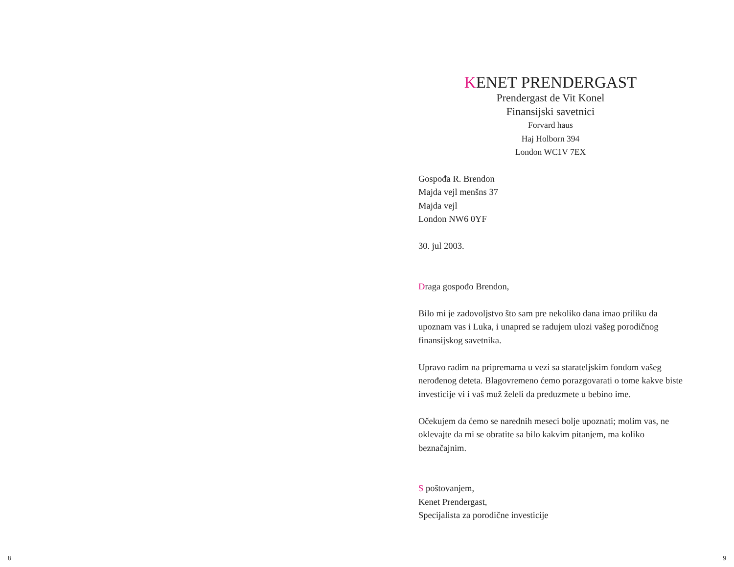KENET PRENDERGAST
Prendergast de Vit Konel
Finansijski savetnici
Forvard haus
Haj Holborn 394
London WC1V 7EX
Gospođa R. Brendon
Majda vejl menšns 37
Majda vejl
London NW6 0YF
30. jul 2003.
Draga gospođo Brendon,
Bilo mi je zadovoljstvo što sam pre nekoliko dana imao priliku da upoznam vas i Luka, i unapred se radujem ulozi vašeg porodičnog finansijskog savetnika.
Upravo radim na pripremama u vezi sa starateljskim fondom vašeg nerođenog deteta. Blagovremeno ćemo porazgovarati o tome kakve biste investicije vi i vaš muž želeli da preduzmete u bebino ime.
Očekujem da ćemo se narednih meseci bolje upoznati; molim vas, ne oklevajte da mi se obratite sa bilo kakvim pitanjem, ma koliko beznačajnim.
S poštovanjem,
Kenet Prendergast,
Specijalista za porodične investicije
8 9